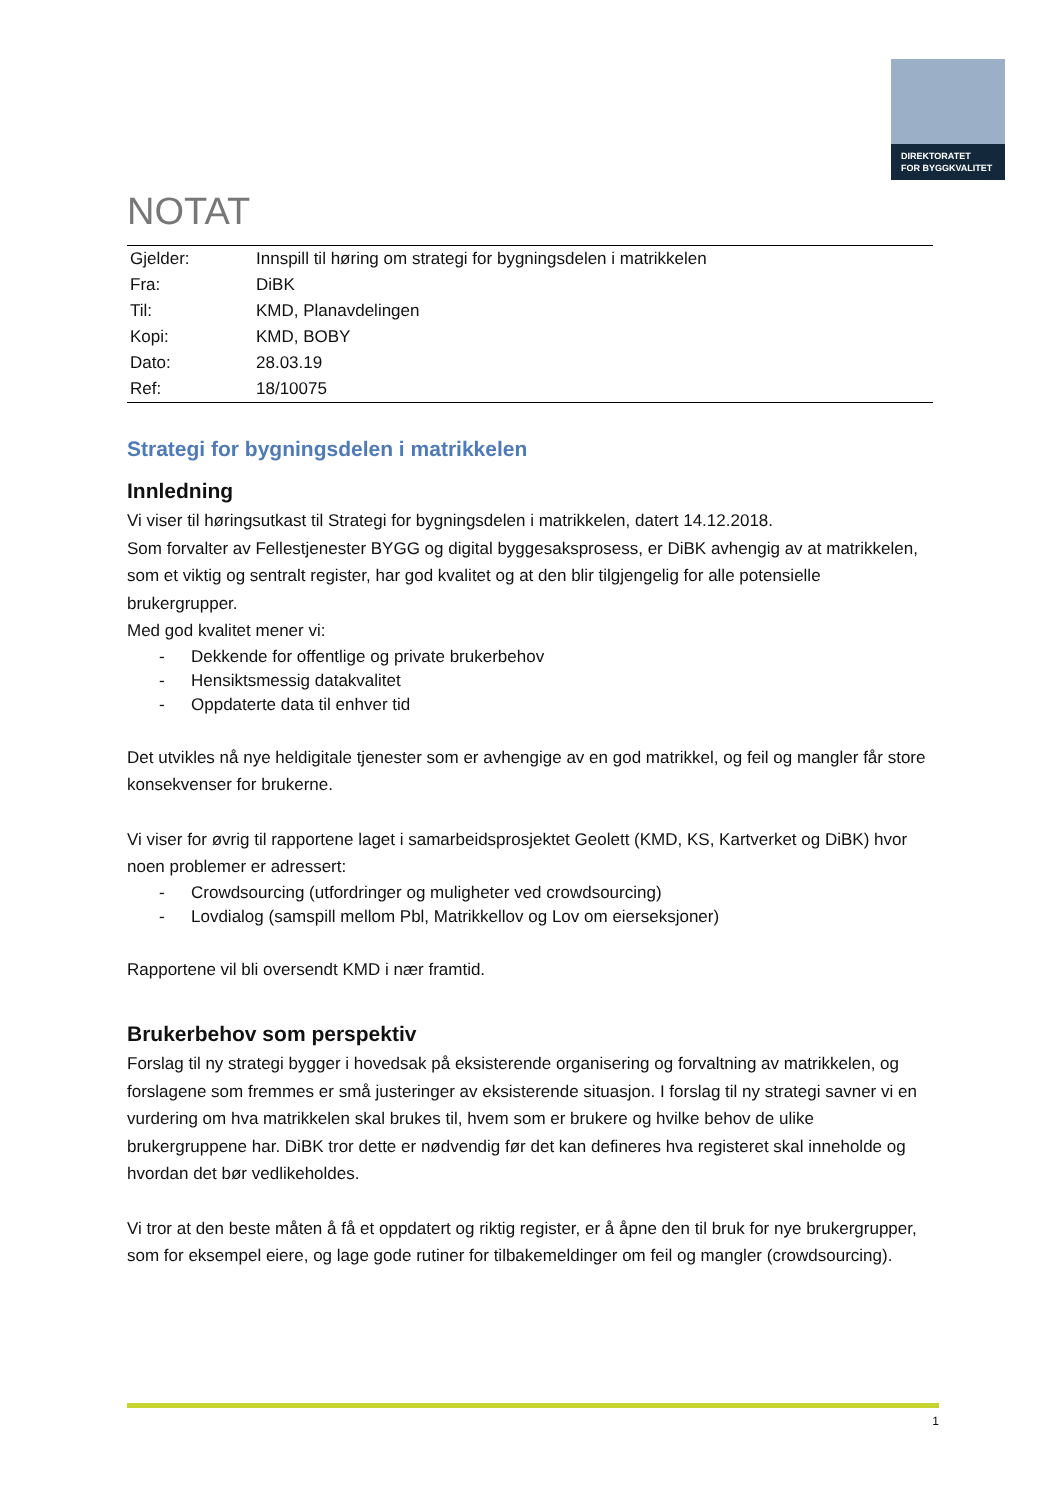DIREKTORATET
FOR BYGGKVALITET
NOTAT
| Gjelder: | Innspill til høring om strategi for bygningsdelen i matrikkelen |
| Fra: | DiBK |
| Til: | KMD, Planavdelingen |
| Kopi: | KMD, BOBY |
| Dato: | 28.03.19 |
| Ref: | 18/10075 |
Strategi for bygningsdelen i matrikkelen
Innledning
Vi viser til høringsutkast til Strategi for bygningsdelen i matrikkelen, datert 14.12.2018.
Som forvalter av Fellestjenester BYGG og digital byggesaksprosess, er DiBK avhengig av at matrikkelen, som et viktig og sentralt register, har god kvalitet og at den blir tilgjengelig for alle potensielle brukergrupper.
Med god kvalitet mener vi:
- Dekkende for offentlige og private brukerbehov
- Hensiktsmessig datakvalitet
- Oppdaterte data til enhver tid
Det utvikles nå nye heldigitale tjenester som er avhengige av en god matrikkel, og feil og mangler får store konsekvenser for brukerne.
Vi viser for øvrig til rapportene laget i samarbeidsprosjektet Geolett (KMD, KS, Kartverket og DiBK) hvor noen problemer er adressert:
- Crowdsourcing (utfordringer og muligheter ved crowdsourcing)
- Lovdialog (samspill mellom Pbl, Matrikkellov og Lov om eierseksjoner)
Rapportene vil bli oversendt KMD i nær framtid.
Brukerbehov som perspektiv
Forslag til ny strategi bygger i hovedsak på eksisterende organisering og forvaltning av matrikkelen, og forslagene som fremmes er små justeringer av eksisterende situasjon. I forslag til ny strategi savner vi en vurdering om hva matrikkelen skal brukes til, hvem som er brukere og hvilke behov de ulike brukergruppene har. DiBK tror dette er nødvendig før det kan defineres hva registeret skal inneholde og hvordan det bør vedlikeholdes.
Vi tror at den beste måten å få et oppdatert og riktig register, er å åpne den til bruk for nye brukergrupper, som for eksempel eiere, og lage gode rutiner for tilbakemeldinger om feil og mangler (crowdsourcing).
1